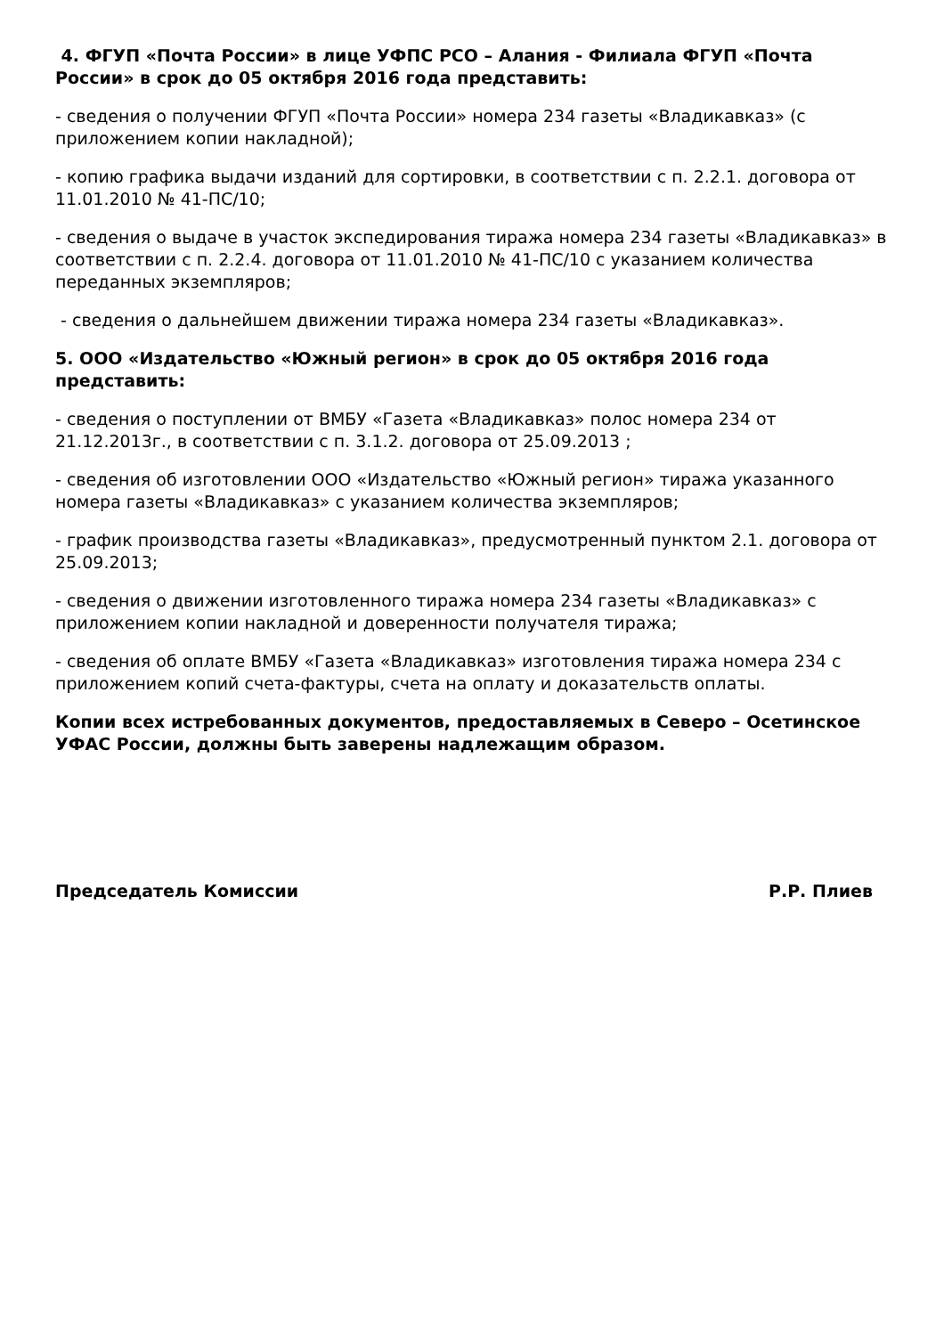4. ФГУП «Почта России» в лице УФПС РСО – Алания - Филиала ФГУП «Почта России» в срок до 05 октября 2016 года представить:
- сведения о получении ФГУП «Почта России» номера 234 газеты «Владикавказ» (с приложением копии накладной);
- копию графика выдачи изданий для сортировки, в соответствии с п. 2.2.1. договора от 11.01.2010 № 41-ПС/10;
- сведения о выдаче в участок экспедирования тиража номера 234 газеты «Владикавказ» в соответствии с п. 2.2.4. договора от 11.01.2010 № 41-ПС/10 с указанием количества переданных экземпляров;
- сведения о дальнейшем движении тиража номера 234 газеты «Владикавказ».
5. ООО «Издательство «Южный регион» в срок до 05 октября 2016 года представить:
- сведения о поступлении от ВМБУ «Газета «Владикавказ» полос номера 234 от 21.12.2013г., в соответствии с п. 3.1.2. договора от 25.09.2013 ;
- сведения об изготовлении ООО «Издательство «Южный регион» тиража указанного номера газеты «Владикавказ» с указанием количества экземпляров;
- график производства газеты «Владикавказ», предусмотренный пунктом 2.1. договора от 25.09.2013;
- сведения о движении изготовленного тиража номера 234 газеты «Владикавказ» с приложением копии накладной и доверенности получателя тиража;
- сведения об оплате ВМБУ «Газета «Владикавказ» изготовления тиража номера 234 с приложением копий счета-фактуры, счета на оплату и доказательств оплаты.
Копии всех истребованных документов, предоставляемых в Северо – Осетинское УФАС России, должны быть заверены надлежащим образом.
Председатель Комиссии Р.Р. Плиев